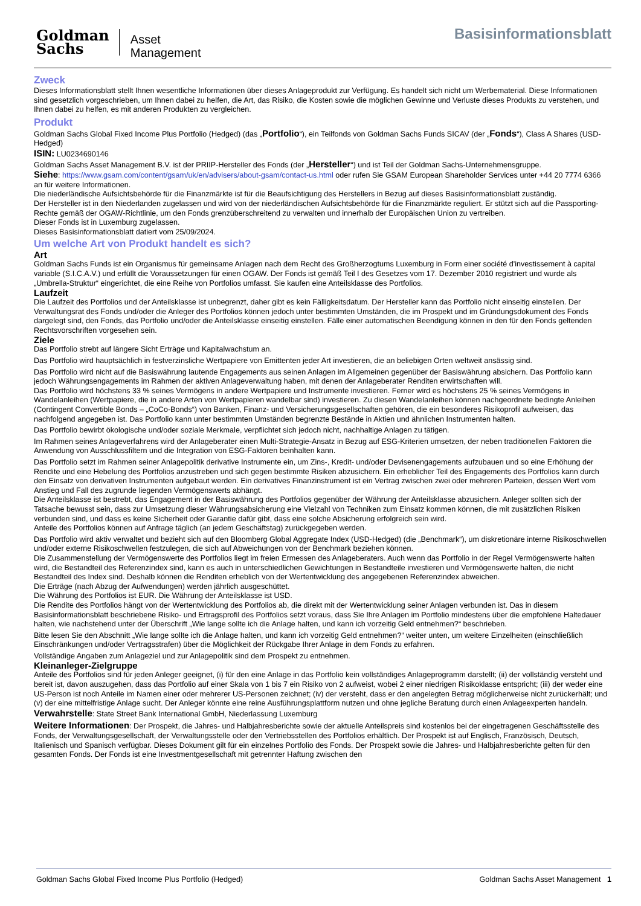Goldman
Sachs
Asset
Management
Basisinformationsblatt
Zweck
Dieses Informationsblatt stellt Ihnen wesentliche Informationen über dieses Anlageprodukt zur Verfügung. Es handelt sich nicht um Werbematerial. Diese Informationen sind gesetzlich vorgeschrieben, um Ihnen dabei zu helfen, die Art, das Risiko, die Kosten sowie die möglichen Gewinne und Verluste dieses Produkts zu verstehen, und Ihnen dabei zu helfen, es mit anderen Produkten zu vergleichen.
Produkt
Goldman Sachs Global Fixed Income Plus Portfolio (Hedged) (das „Portfolio“), ein Teilfonds von Goldman Sachs Funds SICAV (der „Fonds“), Class A Shares (USD-Hedged)
ISIN: LU0234690146
Goldman Sachs Asset Management B.V. ist der PRIIP-Hersteller des Fonds (der „Hersteller“) und ist Teil der Goldman Sachs-Unternehmensgruppe.
Siehe: https://www.gsam.com/content/gsam/uk/en/advisers/about-gsam/contact-us.html oder rufen Sie GSAM European Shareholder Services unter +44 20 7774 6366 an für weitere Informationen.
Die niederländische Aufsichtsbehörde für die Finanzmärkte ist für die Beaufsichtigung des Herstellers in Bezug auf dieses Basisinformationsblatt zuständig.
Der Hersteller ist in den Niederlanden zugelassen und wird von der niederländischen Aufsichtsbehörde für die Finanzmärkte reguliert. Er stützt sich auf die Passporting-Rechte gemäß der OGAW-Richtlinie, um den Fonds grenzüberschreitend zu verwalten und innerhalb der Europäischen Union zu vertreiben.
Dieser Fonds ist in Luxemburg zugelassen.
Dieses Basisinformationsblatt datiert vom 25/09/2024.
Um welche Art von Produkt handelt es sich?
Art
Goldman Sachs Funds ist ein Organismus für gemeinsame Anlagen nach dem Recht des Großherzogtums Luxemburg in Form einer société d'investissement à capital variable (S.I.C.A.V.) und erfüllt die Voraussetzungen für einen OGAW. Der Fonds ist gemäß Teil I des Gesetzes vom 17. Dezember 2010 registriert und wurde als „Umbrella-Struktur“ eingerichtet, die eine Reihe von Portfolios umfasst. Sie kaufen eine Anteilsklasse des Portfolios.
Laufzeit
Die Laufzeit des Portfolios und der Anteilsklasse ist unbegrenzt, daher gibt es kein Fälligkeitsdatum. Der Hersteller kann das Portfolio nicht einseitig einstellen. Der Verwaltungsrat des Fonds und/oder die Anleger des Portfolios können jedoch unter bestimmten Umständen, die im Prospekt und im Gründungsdokument des Fonds dargelegt sind, den Fonds, das Portfolio und/oder die Anteilsklasse einseitig einstellen. Fälle einer automatischen Beendigung können in den für den Fonds geltenden Rechtsvorschriften vorgesehen sein.
Ziele
Das Portfolio strebt auf längere Sicht Erträge und Kapitalwachstum an.
Das Portfolio wird hauptsächlich in festverzinsliche Wertpapiere von Emittenten jeder Art investieren, die an beliebigen Orten weltweit ansässig sind.
Das Portfolio wird nicht auf die Basiswährung lautende Engagements aus seinen Anlagen im Allgemeinen gegenüber der Basiswährung absichern. Das Portfolio kann jedoch Währungsengagements im Rahmen der aktiven Anlageverwaltung haben, mit denen der Anlageberater Renditen erwirtschaften will.
Das Portfolio wird höchstens 33 % seines Vermögens in andere Wertpapiere und Instrumente investieren. Ferner wird es höchstens 25 % seines Vermögens in Wandelanleihen (Wertpapiere, die in andere Arten von Wertpapieren wandelbar sind) investieren. Zu diesen Wandelanleihen können nachgeordnete bedingte Anleihen (Contingent Convertible Bonds – „CoCo-Bonds“) von Banken, Finanz- und Versicherungsgesellschaften gehören, die ein besonderes Risikoprofil aufweisen, das nachfolgend angegeben ist. Das Portfolio kann unter bestimmten Umständen begrenzte Bestände in Aktien und ähnlichen Instrumenten halten.
Das Portfolio bewirbt ökologische und/oder soziale Merkmale, verpflichtet sich jedoch nicht, nachhaltige Anlagen zu tätigen.
Im Rahmen seines Anlageverfahrens wird der Anlageberater einen Multi-Strategie-Ansatz in Bezug auf ESG-Kriterien umsetzen, der neben traditionellen Faktoren die Anwendung von Ausschlussfiltern und die Integration von ESG-Faktoren beinhalten kann.
Das Portfolio setzt im Rahmen seiner Anlagepolitik derivative Instrumente ein, um Zins-, Kredit- und/oder Devisenengagements aufzubauen und so eine Erhöhung der Rendite und eine Hebelung des Portfolios anzustreben und sich gegen bestimmte Risiken abzusichern. Ein erheblicher Teil des Engagements des Portfolios kann durch den Einsatz von derivativen Instrumenten aufgebaut werden. Ein derivatives Finanzinstrument ist ein Vertrag zwischen zwei oder mehreren Parteien, dessen Wert vom Anstieg und Fall des zugrunde liegenden Vermögenswerts abhängt.
Die Anteilsklasse ist bestrebt, das Engagement in der Basiswährung des Portfolios gegenüber der Währung der Anteilsklasse abzusichern. Anleger sollten sich der Tatsache bewusst sein, dass zur Umsetzung dieser Währungsabsicherung eine Vielzahl von Techniken zum Einsatz kommen können, die mit zusätzlichen Risiken verbunden sind, und dass es keine Sicherheit oder Garantie dafür gibt, dass eine solche Absicherung erfolgreich sein wird.
Anteile des Portfolios können auf Anfrage täglich (an jedem Geschäftstag) zurückgegeben werden.
Das Portfolio wird aktiv verwaltet und bezieht sich auf den Bloomberg Global Aggregate Index (USD-Hedged) (die „Benchmark“), um diskretionäre interne Risikoschwellen und/oder externe Risikoschwellen festzulegen, die sich auf Abweichungen von der Benchmark beziehen können.
Die Zusammenstellung der Vermögenswerte des Portfolios liegt im freien Ermessen des Anlageberaters. Auch wenn das Portfolio in der Regel Vermögenswerte halten wird, die Bestandteil des Referenzindex sind, kann es auch in unterschiedlichen Gewichtungen in Bestandteile investieren und Vermögenswerte halten, die nicht Bestandteil des Index sind. Deshalb können die Renditen erheblich von der Wertentwicklung des angegebenen Referenzindex abweichen.
Die Erträge (nach Abzug der Aufwendungen) werden jährlich ausgeschüttet.
Die Währung des Portfolios ist EUR. Die Währung der Anteilsklasse ist USD.
Die Rendite des Portfolios hängt von der Wertentwicklung des Portfolios ab, die direkt mit der Wertentwicklung seiner Anlagen verbunden ist. Das in diesem Basisinformationsblatt beschriebene Risiko- und Ertragsprofil des Portfolios setzt voraus, dass Sie Ihre Anlagen im Portfolio mindestens über die empfohlene Haltedauer halten, wie nachstehend unter der Überschrift „Wie lange sollte ich die Anlage halten, und kann ich vorzeitig Geld entnehmen?“ beschrieben.
Bitte lesen Sie den Abschnitt „Wie lange sollte ich die Anlage halten, und kann ich vorzeitig Geld entnehmen?“ weiter unten, um weitere Einzelheiten (einschließlich Einschränkungen und/oder Vertragsstrafen) über die Möglichkeit der Rückgabe Ihrer Anlage in dem Fonds zu erfahren.
Vollständige Angaben zum Anlageziel und zur Anlagepolitik sind dem Prospekt zu entnehmen.
Kleinanleger-Zielgruppe
Anteile des Portfolios sind für jeden Anleger geeignet, (i) für den eine Anlage in das Portfolio kein vollständiges Anlageprogramm darstellt; (ii) der vollständig versteht und bereit ist, davon auszugehen, dass das Portfolio auf einer Skala von 1 bis 7 ein Risiko von 2 aufweist, wobei 2 einer niedrigen Risikoklasse entspricht; (iii) der weder eine US-Person ist noch Anteile im Namen einer oder mehrerer US-Personen zeichnet; (iv) der versteht, dass er den angelegten Betrag möglicherweise nicht zurückerhält; und (v) der eine mittelfristige Anlage sucht. Der Anleger könnte eine reine Ausführungsplattform nutzen und ohne jegliche Beratung durch einen Anlageexperten handeln.
Verwahrstelle: State Street Bank International GmbH, Niederlassung Luxemburg
Weitere Informationen: Der Prospekt, die Jahres- und Halbjahresberichte sowie der aktuelle Anteilspreis sind kostenlos bei der eingetragenen Geschäftsstelle des Fonds, der Verwaltungsgesellschaft, der Verwaltungsstelle oder den Vertriebsstellen des Portfolios erhältlich. Der Prospekt ist auf Englisch, Französisch, Deutsch, Italienisch und Spanisch verfügbar. Dieses Dokument gilt für ein einzelnes Portfolio des Fonds. Der Prospekt sowie die Jahres- und Halbjahresberichte gelten für den gesamten Fonds. Der Fonds ist eine Investmentgesellschaft mit getrennter Haftung zwischen den
Goldman Sachs Global Fixed Income Plus Portfolio (Hedged) Goldman Sachs Asset Management 1